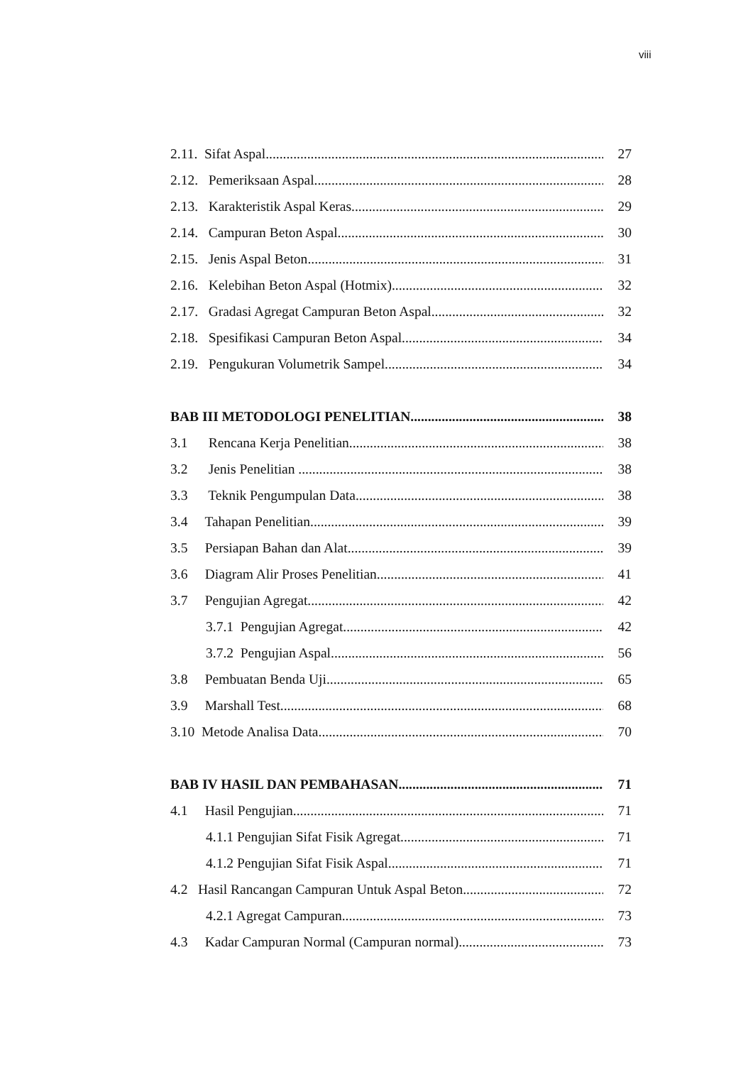viii
2.11. Sifat Aspal 27
2.12. Pemeriksaan Aspal 28
2.13. Karakteristik Aspal Keras 29
2.14. Campuran Beton Aspal 30
2.15. Jenis Aspal Beton 31
2.16. Kelebihan Beton Aspal (Hotmix) 32
2.17. Gradasi Agregat Campuran Beton Aspal 32
2.18. Spesifikasi Campuran Beton Aspal 34
2.19. Pengukuran Volumetrik Sampel 34
BAB III METODOLOGI PENELITIAN. 38
3.1 Rencana Kerja Penelitian 38
3.2 Jenis Penelitian 38
3.3 Teknik Pengumpulan Data 38
3.4 Tahapan Penelitian 39
3.5 Persiapan Bahan dan Alat 39
3.6 Diagram Alir Proses Penelitian 41
3.7 Pengujian Agregat 42
3.7.1 Pengujian Agregat 42
3.7.2 Pengujian Aspal 56
3.8 Pembuatan Benda Uji 65
3.9 Marshall Test 68
3.10 Metode Analisa Data. 70
BAB IV HASIL DAN PEMBAHASAN 71
4.1 Hasil Pengujian 71
4.1.1 Pengujian Sifat Fisik Agregat 71
4.1.2 Pengujian Sifat Fisik Aspal 71
4.2 Hasil Rancangan Campuran Untuk Aspal Beton 72
4.2.1 Agregat Campuran 73
4.3 Kadar Campuran Normal (Campuran normal) 73